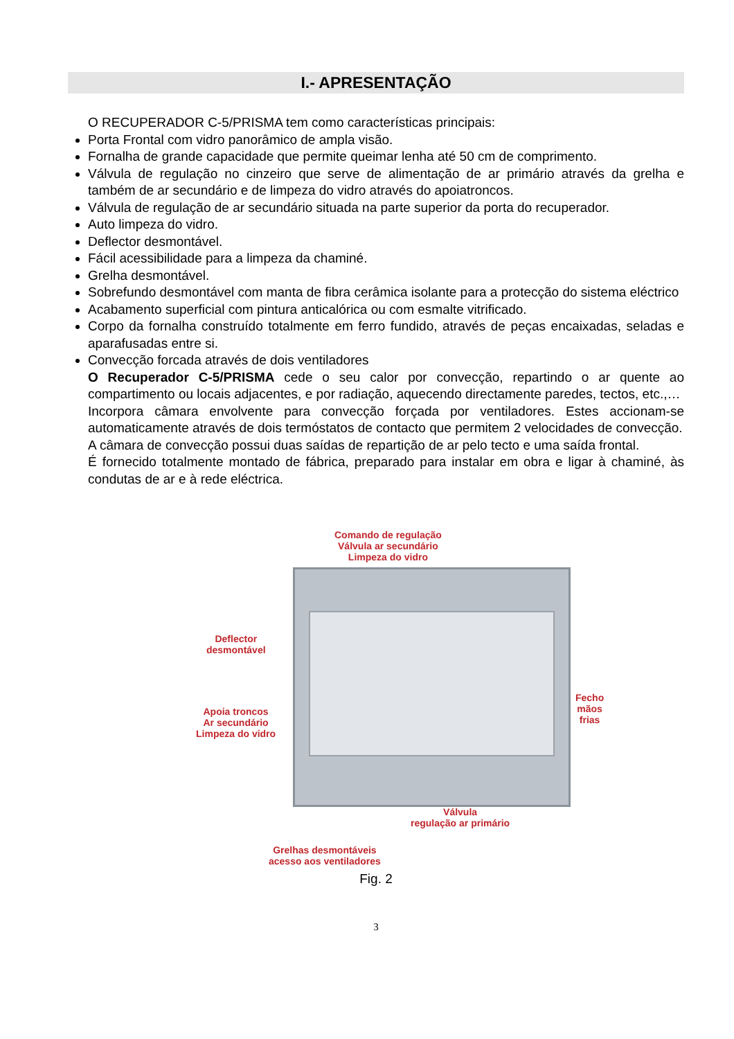I.- APRESENTAÇÃO
O RECUPERADOR C-5/PRISMA tem como características principais:
Porta Frontal com vidro panorâmico de ampla visão.
Fornalha de grande capacidade que permite queimar lenha até 50 cm de comprimento.
Válvula de regulação no cinzeiro que serve de alimentação de ar primário através da grelha e também de ar secundário e de limpeza do vidro através do apoiatroncos.
Válvula de regulação de ar secundário situada na parte superior da porta do recuperador.
Auto limpeza do vidro.
Deflector desmontável.
Fácil acessibilidade para a limpeza da chaminé.
Grelha desmontável.
Sobrefundo desmontável com manta de fibra cerâmica isolante para a protecção do sistema eléctrico
Acabamento superficial com pintura anticalórica ou com esmalte vitrificado.
Corpo da fornalha construído totalmente em ferro fundido, através de peças encaixadas, seladas e aparafusadas entre si.
Convecção forcada através de dois ventiladores
O Recuperador C-5/PRISMA cede o seu calor por convecção, repartindo o ar quente ao compartimento ou locais adjacentes, e por radiação, aquecendo directamente paredes, tectos, etc.,…
Incorpora câmara envolvente para convecção forçada por ventiladores. Estes accionam-se automaticamente através de dois termóstatos de contacto que permitem 2 velocidades de convecção.
A câmara de convecção possui duas saídas de repartição de ar pelo tecto e uma saída frontal.
É fornecido totalmente montado de fábrica, preparado para instalar em obra e ligar à chaminé, às condutas de ar e à rede eléctrica.
Comando de regulação
Válvula ar secundário
Limpeza do vidro
Deflector
desmontável
Fecho
mãos frias
Apoia troncos
Ar secundário
Limpeza do vidro
Válvula
regulação ar primário
Grelhas desmontáveis
acesso aos ventiladores
Fig. 2
3